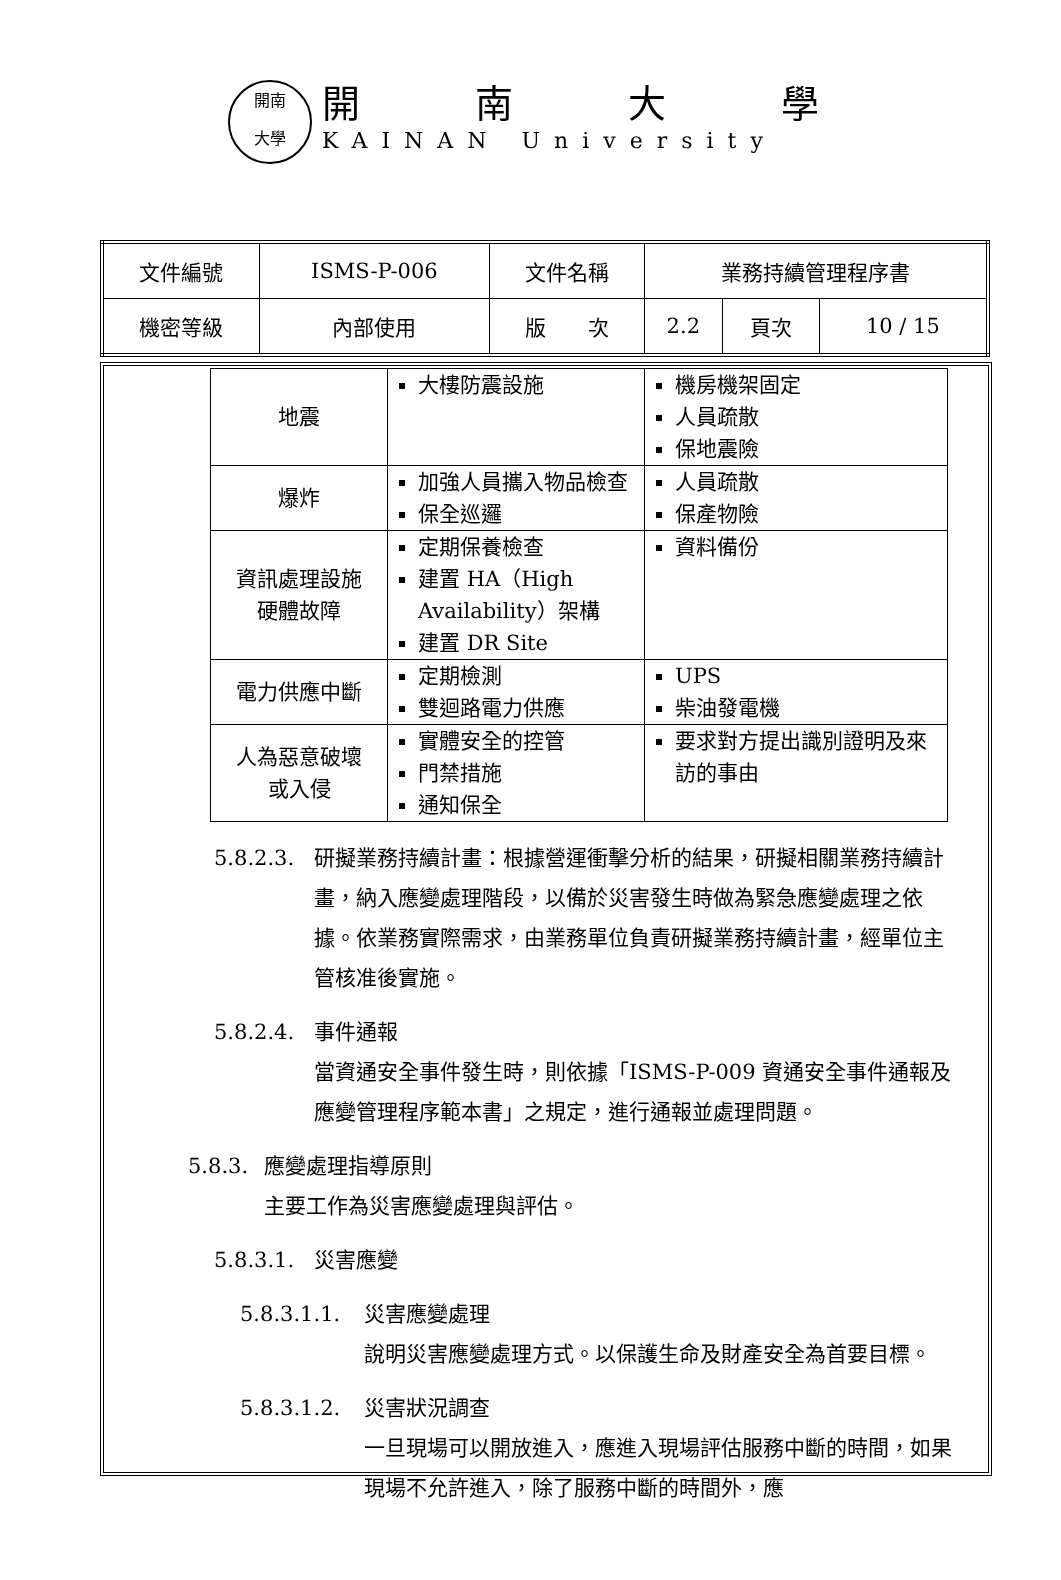開南
大學
開南大學
KAINAN University
| 文件編號 | ISMS-P-006 | 文件名稱 | 業務持續管理程序書 | | |
| 機密等級 | 內部使用 | 版 次 | 2.2 | 頁次 | 10 / 15 |
| 地震 | 大樓防震設施 | 機房機架固定 人員疏散 保地震險 |
| 爆炸 | 加強人員攜入物品檢查 保全巡邏 | 人員疏散 保產物險 |
| 資訊處理設施 硬體故障 | 定期保養檢查 建置 HA（High Availability）架構 建置 DR Site | 資料備份 |
| 電力供應中斷 | 定期檢測 雙迴路電力供應 | UPS 柴油發電機 |
| 人為惡意破壞 或入侵 | 實體安全的控管 門禁措施 通知保全 | 要求對方提出識別證明及來訪的事由 |
5.8.2.3. 研擬業務持續計畫：根據營運衝擊分析的結果，研擬相關業務持續計畫，納入應變處理階段，以備於災害發生時做為緊急應變處理之依據。依業務實際需求，由業務單位負責研擬業務持續計畫，經單位主管核准後實施。
5.8.2.4. 事件通報
當資通安全事件發生時，則依據「ISMS-P-009 資通安全事件通報及應變管理程序範本書」之規定，進行通報並處理問題。
5.8.3. 應變處理指導原則
主要工作為災害應變處理與評估。
5.8.3.1. 災害應變
5.8.3.1.1. 災害應變處理
說明災害應變處理方式。以保護生命及財產安全為首要目標。
5.8.3.1.2. 災害狀況調查
一旦現場可以開放進入，應進入現場評估服務中斷的時間，如果現場不允許進入，除了服務中斷的時間外，應